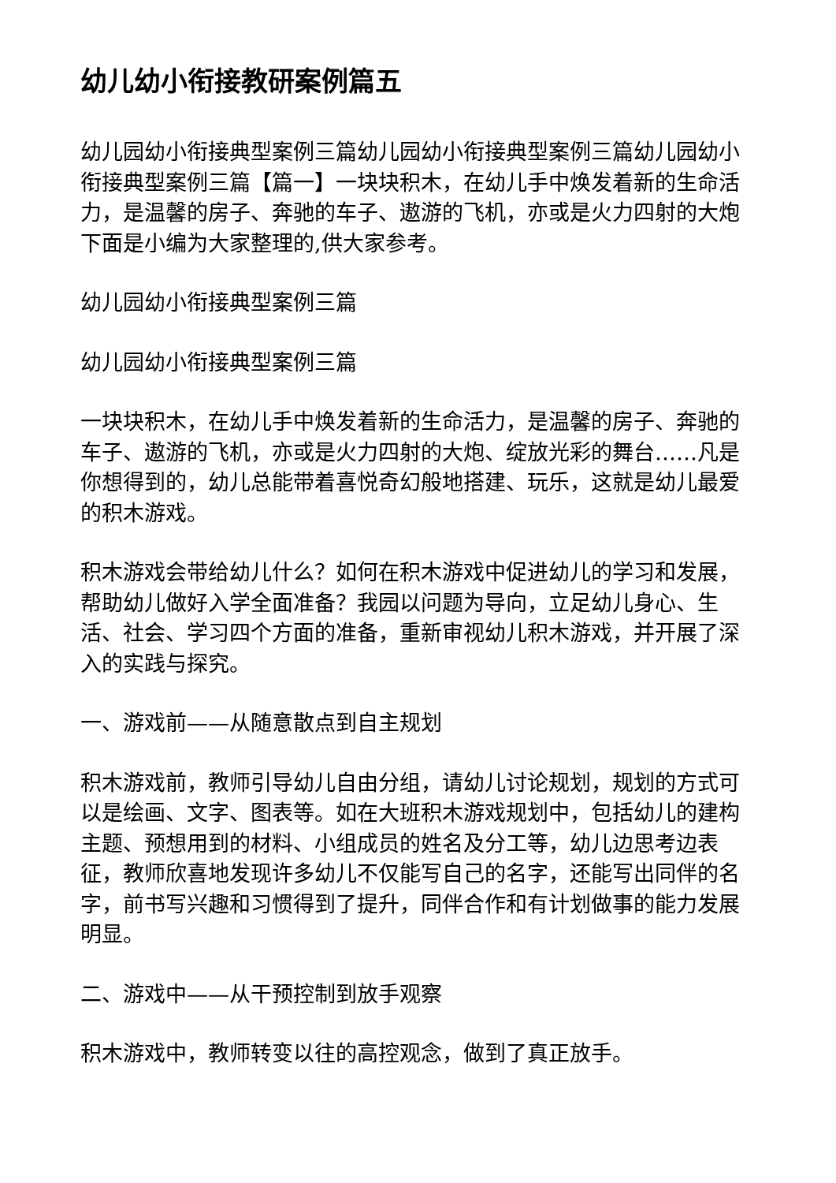幼儿幼小衔接教研案例篇五
幼儿园幼小衔接典型案例三篇幼儿园幼小衔接典型案例三篇幼儿园幼小衔接典型案例三篇【篇一】一块块积木，在幼儿手中焕发着新的生命活力，是温馨的房子、奔驰的车子、遨游的飞机，亦或是火力四射的大炮下面是小编为大家整理的,供大家参考。
幼儿园幼小衔接典型案例三篇
幼儿园幼小衔接典型案例三篇
一块块积木，在幼儿手中焕发着新的生命活力，是温馨的房子、奔驰的车子、遨游的飞机，亦或是火力四射的大炮、绽放光彩的舞台……凡是你想得到的，幼儿总能带着喜悦奇幻般地搭建、玩乐，这就是幼儿最爱的积木游戏。
积木游戏会带给幼儿什么？如何在积木游戏中促进幼儿的学习和发展，帮助幼儿做好入学全面准备？我园以问题为导向，立足幼儿身心、生活、社会、学习四个方面的准备，重新审视幼儿积木游戏，并开展了深入的实践与探究。
一、游戏前——从随意散点到自主规划
积木游戏前，教师引导幼儿自由分组，请幼儿讨论规划，规划的方式可以是绘画、文字、图表等。如在大班积木游戏规划中，包括幼儿的建构主题、预想用到的材料、小组成员的姓名及分工等，幼儿边思考边表征，教师欣喜地发现许多幼儿不仅能写自己的名字，还能写出同伴的名字，前书写兴趣和习惯得到了提升，同伴合作和有计划做事的能力发展明显。
二、游戏中——从干预控制到放手观察
积木游戏中，教师转变以往的高控观念，做到了真正放手。